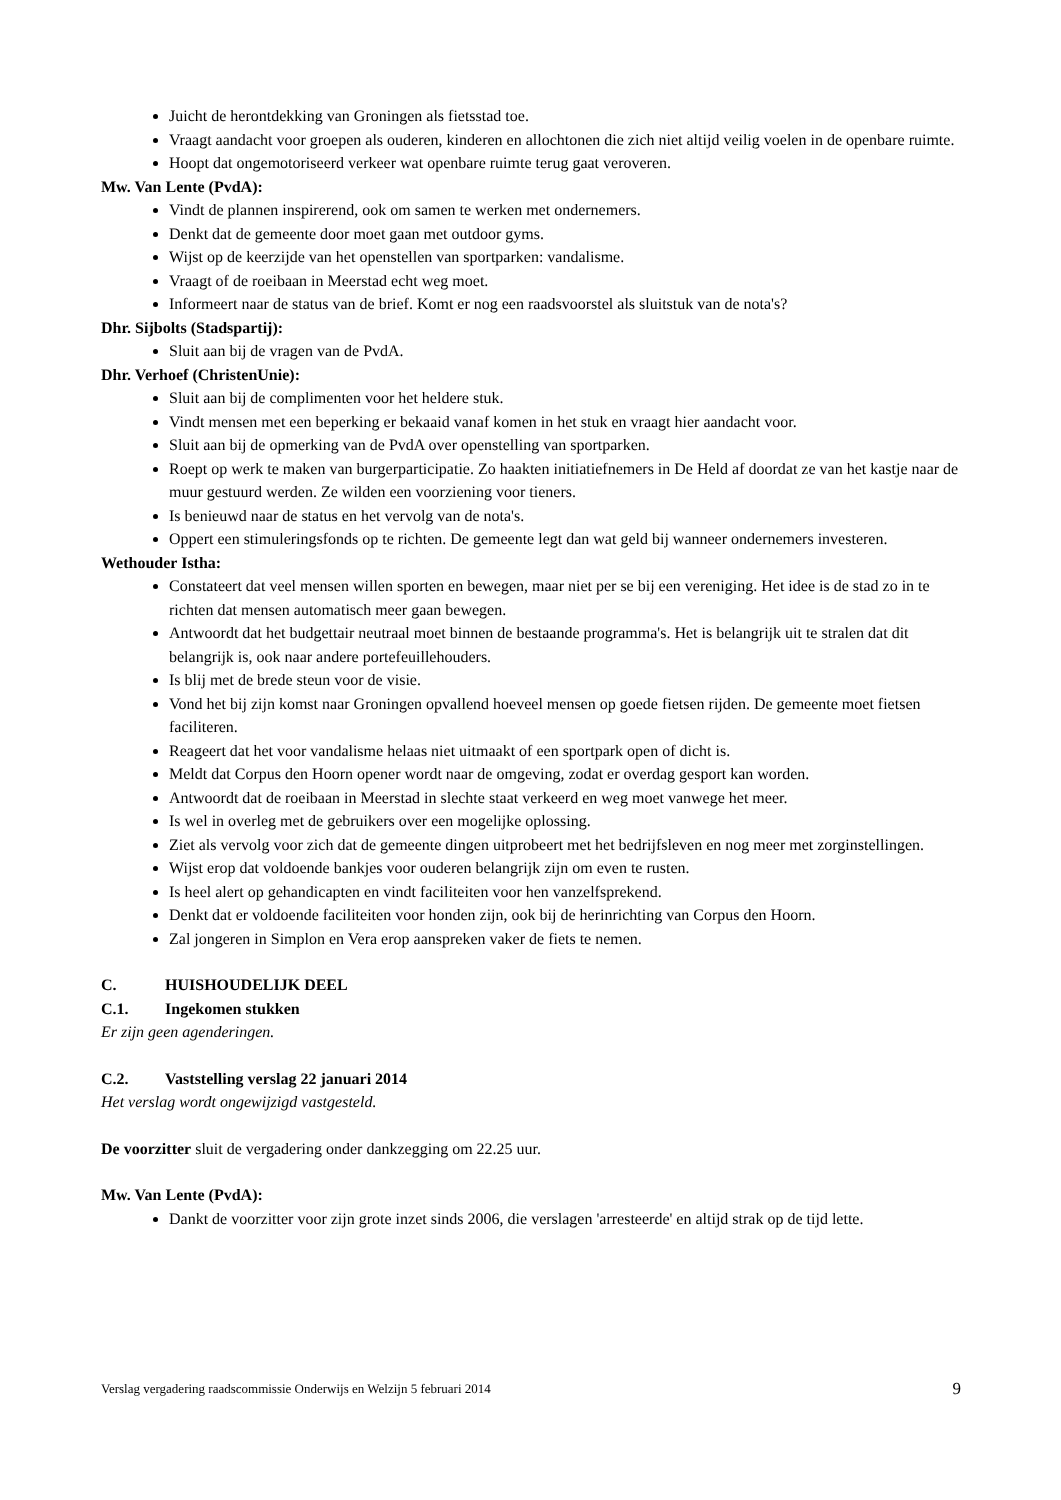Juicht de herontdekking van Groningen als fietsstad toe.
Vraagt aandacht voor groepen als ouderen, kinderen en allochtonen die zich niet altijd veilig voelen in de openbare ruimte.
Hoopt dat ongemotoriseerd verkeer wat openbare ruimte terug gaat veroveren.
Mw. Van Lente (PvdA):
Vindt de plannen inspirerend, ook om samen te werken met ondernemers.
Denkt dat de gemeente door moet gaan met outdoor gyms.
Wijst op de keerzijde van het openstellen van sportparken: vandalisme.
Vraagt of de roeibaan in Meerstad echt weg moet.
Informeert naar de status van de brief. Komt er nog een raadsvoorstel als sluitstuk van de nota's?
Dhr. Sijbolts (Stadspartij):
Sluit aan bij de vragen van de PvdA.
Dhr. Verhoef (ChristenUnie):
Sluit aan bij de complimenten voor het heldere stuk.
Vindt mensen met een beperking er bekaaid vanaf komen in het stuk en vraagt hier aandacht voor.
Sluit aan bij de opmerking van de PvdA over openstelling van sportparken.
Roept op werk te maken van burgerparticipatie. Zo haakten initiatiefnemers in De Held af doordat ze van het kastje naar de muur gestuurd werden. Ze wilden een voorziening voor tieners.
Is benieuwd naar de status en het vervolg van de nota's.
Oppert een stimuleringsfonds op te richten. De gemeente legt dan wat geld bij wanneer ondernemers investeren.
Wethouder Istha:
Constateert dat veel mensen willen sporten en bewegen, maar niet per se bij een vereniging. Het idee is de stad zo in te richten dat mensen automatisch meer gaan bewegen.
Antwoordt dat het budgettair neutraal moet binnen de bestaande programma's. Het is belangrijk uit te stralen dat dit belangrijk is, ook naar andere portefeuillehouders.
Is blij met de brede steun voor de visie.
Vond het bij zijn komst naar Groningen opvallend hoeveel mensen op goede fietsen rijden. De gemeente moet fietsen faciliteren.
Reageert dat het voor vandalisme helaas niet uitmaakt of een sportpark open of dicht is.
Meldt dat Corpus den Hoorn opener wordt naar de omgeving, zodat er overdag gesport kan worden.
Antwoordt dat de roeibaan in Meerstad in slechte staat verkeerd en weg moet vanwege het meer.
Is wel in overleg met de gebruikers over een mogelijke oplossing.
Ziet als vervolg voor zich dat de gemeente dingen uitprobeert met het bedrijfsleven en nog meer met zorginstellingen.
Wijst erop dat voldoende bankjes voor ouderen belangrijk zijn om even te rusten.
Is heel alert op gehandicapten en vindt faciliteiten voor hen vanzelfsprekend.
Denkt dat er voldoende faciliteiten voor honden zijn, ook bij de herinrichting van Corpus den Hoorn.
Zal jongeren in Simplon en Vera erop aanspreken vaker de fiets te nemen.
C. HUISHOUDELIJK DEEL
C.1. Ingekomen stukken
Er zijn geen agenderingen.
C.2. Vaststelling verslag 22 januari 2014
Het verslag wordt ongewijzigd vastgesteld.
De voorzitter sluit de vergadering onder dankzegging om 22.25 uur.
Mw. Van Lente (PvdA):
Dankt de voorzitter voor zijn grote inzet sinds 2006, die verslagen 'arresteerde' en altijd strak op de tijd lette.
Verslag vergadering raadscommissie Onderwijs en Welzijn 5 februari 2014 9